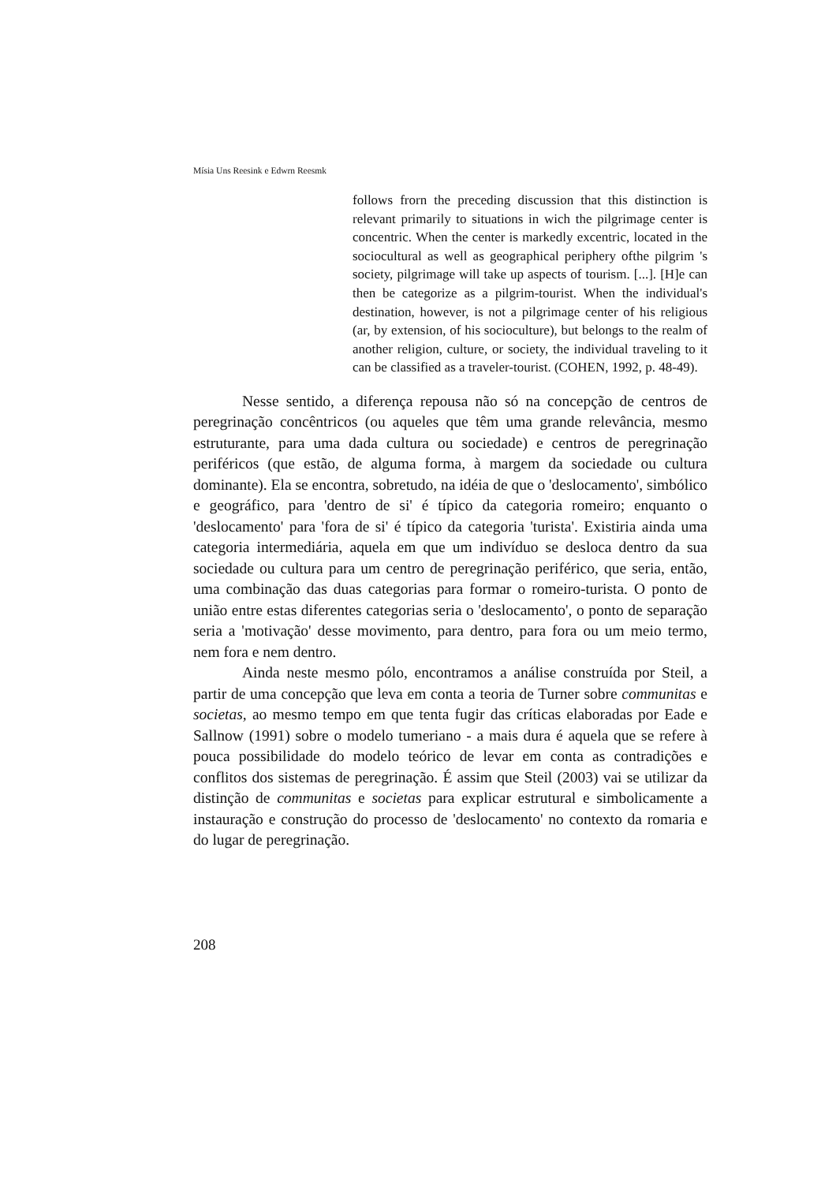Mísia Uns Reesink e Edwrn Reesmk
follows frorn the preceding discussion that this distinction is relevant primarily to situations in wich the pilgrimage center is concentric. When the center is markedly excentric, located in the sociocultural as well as geographical periphery ofthe pilgrim 's society, pilgrimage will take up aspects of tourism. [...]. [H]e can then be categorize as a pilgrim-tourist. When the individual's destination, however, is not a pilgrimage center of his religious (ar, by extension, of his socioculture), but belongs to the realm of another religion, culture, or society, the individual traveling to it can be classified as a traveler-tourist. (COHEN, 1992, p. 48-49).
Nesse sentido, a diferença repousa não só na concepção de centros de peregrinação concêntricos (ou aqueles que têm uma grande relevância, mesmo estruturante, para uma dada cultura ou sociedade) e centros de peregrinação periféricos (que estão, de alguma forma, à margem da sociedade ou cultura dominante). Ela se encontra, sobretudo, na idéia de que o 'deslocamento', simbólico e geográfico, para 'dentro de si' é típico da categoria romeiro; enquanto o 'deslocamento' para 'fora de si' é típico da categoria 'turista'. Existiria ainda uma categoria intermediária, aquela em que um indivíduo se desloca dentro da sua sociedade ou cultura para um centro de peregrinação periférico, que seria, então, uma combinação das duas categorias para formar o romeiro-turista. O ponto de união entre estas diferentes categorias seria o 'deslocamento', o ponto de separação seria a 'motivação' desse movimento, para dentro, para fora ou um meio termo, nem fora e nem dentro.
Ainda neste mesmo pólo, encontramos a análise construída por Steil, a partir de uma concepção que leva em conta a teoria de Turner sobre communitas e societas, ao mesmo tempo em que tenta fugir das críticas elaboradas por Eade e Sallnow (1991) sobre o modelo tumeriano - a mais dura é aquela que se refere à pouca possibilidade do modelo teórico de levar em conta as contradições e conflitos dos sistemas de peregrinação. É assim que Steil (2003) vai se utilizar da distinção de communitas e societas para explicar estrutural e simbolicamente a instauração e construção do processo de 'deslocamento' no contexto da romaria e do lugar de peregrinação.
208